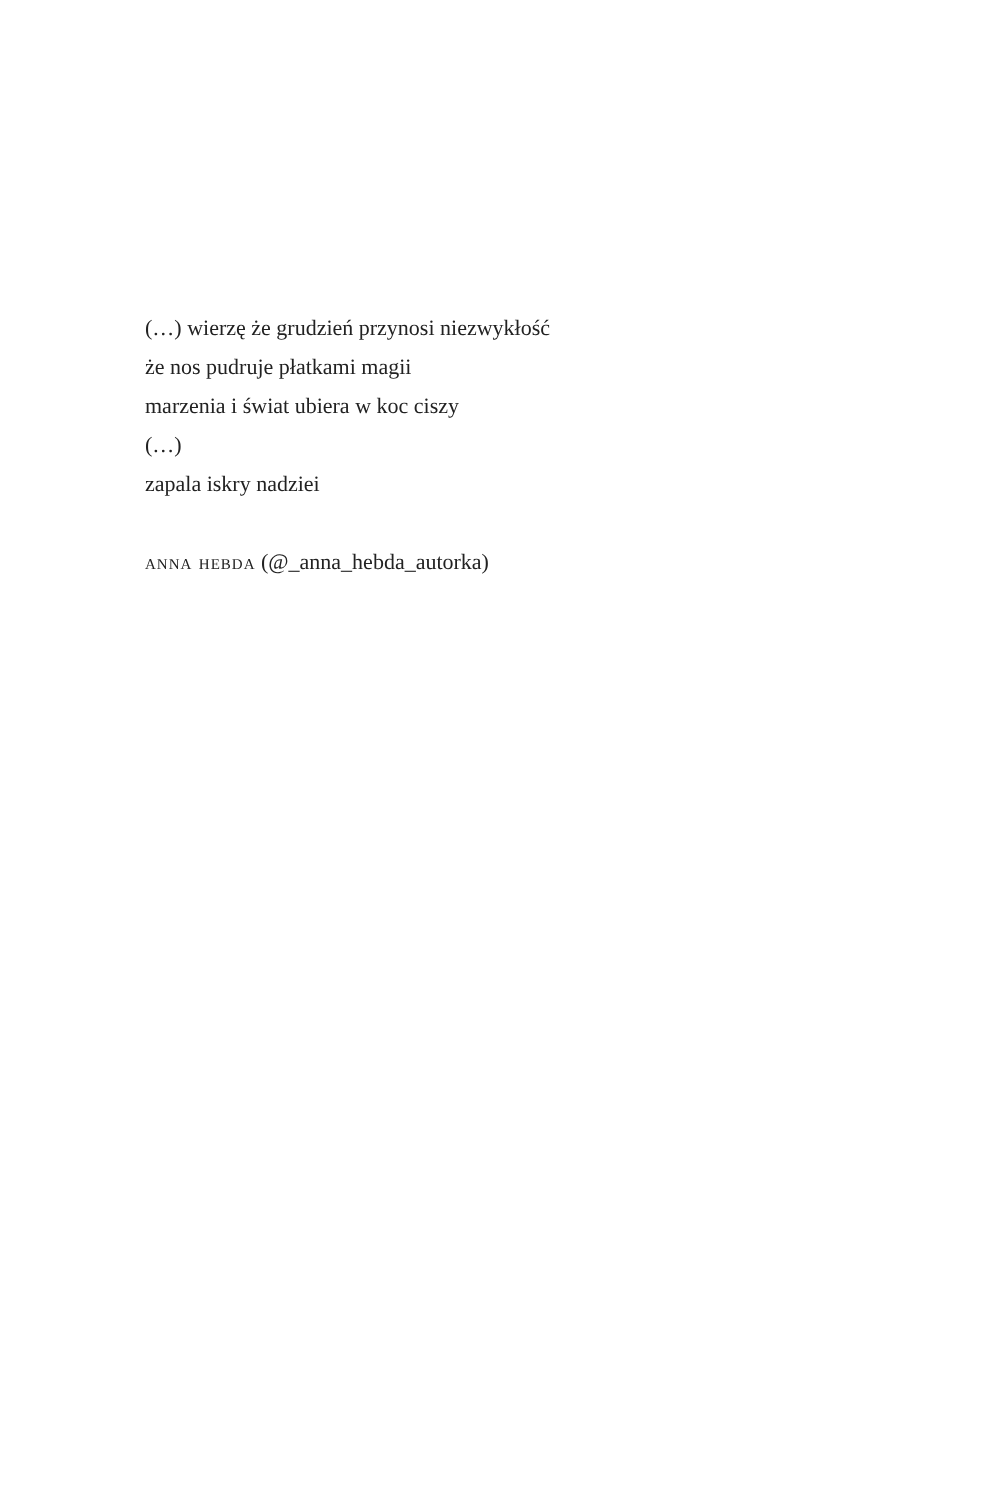(…) wierzę że grudzień przynosi niezwykłość
że nos pudruje płatkami magii
marzenia i świat ubiera w koc ciszy
(…)
zapala iskry nadziei
anna hebda (@_anna_hebda_autorka)